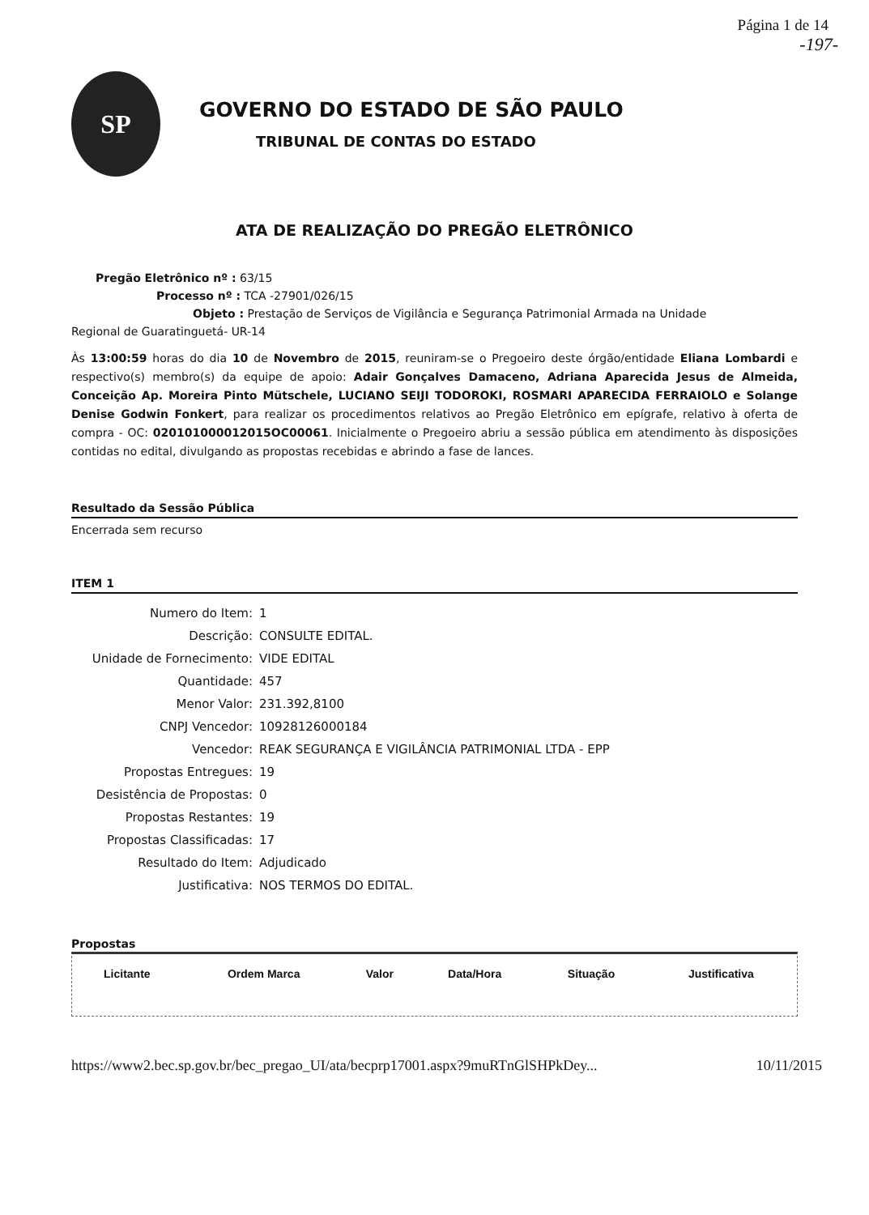Página 1 de 14
-197-
SP
GOVERNO DO ESTADO DE SÃO PAULO
TRIBUNAL DE CONTAS DO ESTADO
ATA DE REALIZAÇÃO DO PREGÃO ELETRÔNICO
Pregão Eletrônico nº : 63/15
Processo nº : TCA -27901/026/15
Objeto : Prestação de Serviços de Vigilância e Segurança Patrimonial Armada na Unidade
Regional de Guaratinguetá- UR-14
Às 13:00:59 horas do dia 10 de Novembro de 2015, reuniram-se o Pregoeiro deste órgão/entidade Eliana Lombardi e respectivo(s) membro(s) da equipe de apoio: Adair Gonçalves Damaceno, Adriana Aparecida Jesus de Almeida, Conceição Ap. Moreira Pinto Mütschele, LUCIANO SEIJI TODOROKI, ROSMARI APARECIDA FERRAIOLO e Solange Denise Godwin Fonkert, para realizar os procedimentos relativos ao Pregão Eletrônico em epígrafe, relativo à oferta de compra - OC: 020101000012015OC00061. Inicialmente o Pregoeiro abriu a sessão pública em atendimento às disposições contidas no edital, divulgando as propostas recebidas e abrindo a fase de lances.
Resultado da Sessão Pública
Encerrada sem recurso
ITEM 1
| Numero do Item: | 1 |
| Descrição: | CONSULTE EDITAL. |
| Unidade de Fornecimento: | VIDE EDITAL |
| Quantidade: | 457 |
| Menor Valor: | 231.392,8100 |
| CNPJ Vencedor: | 10928126000184 |
| Vencedor: | REAK SEGURANÇA E VIGILÂNCIA PATRIMONIAL LTDA - EPP |
| Propostas Entregues: | 19 |
| Desistência de Propostas: | 0 |
| Propostas Restantes: | 19 |
| Propostas Classificadas: | 17 |
| Resultado do Item: | Adjudicado |
| Justificativa: | NOS TERMOS DO EDITAL. |
Propostas
| Licitante | Ordem Marca | Valor | Data/Hora | Situação | Justificativa |
| --- | --- | --- | --- | --- | --- |
https://www2.bec.sp.gov.br/bec_pregao_UI/ata/becprp17001.aspx?9muRTnGlSHPkDey... 10/11/2015